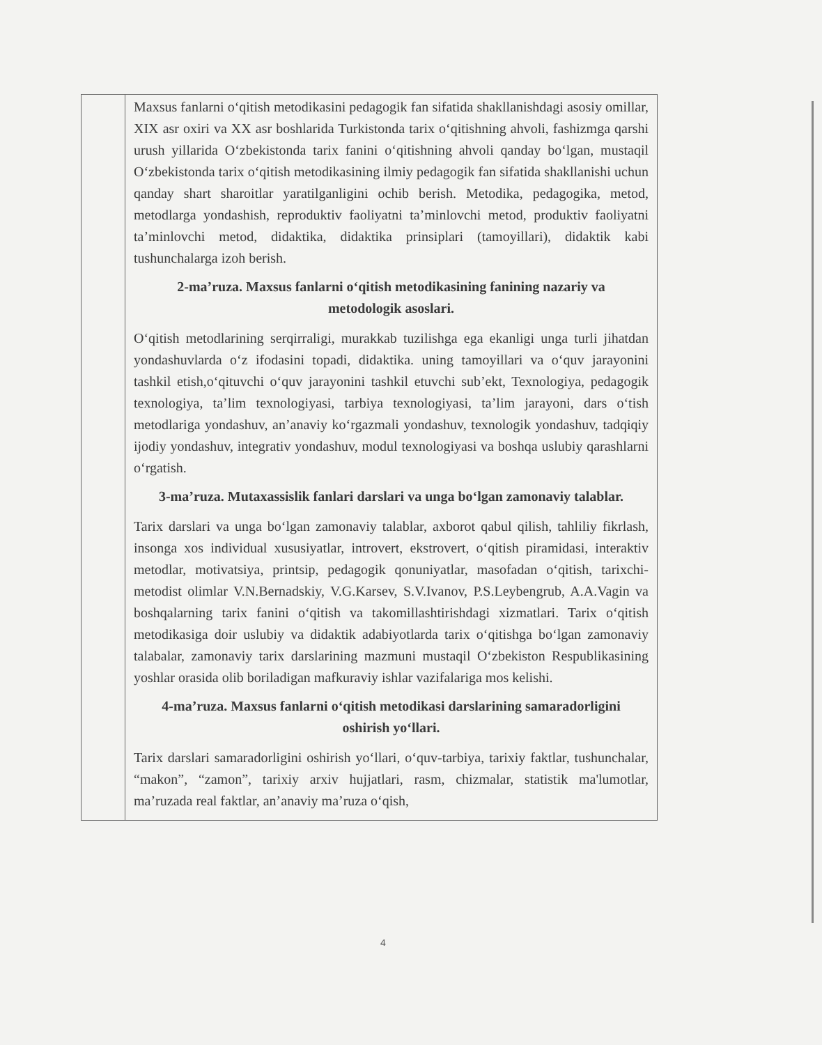| | Maxsus fanlarni o‘qitish metodikasini pedagogik fan sifatida shakllanishdagi asosiy omillar, XIX asr oxiri va XX asr boshlarida Turkistonda tarix o‘qitishning ahvoli, fashizmga qarshi urush yillarida O‘zbekistonda tarix fanini o‘qitishning ahvoli qanday bo‘lgan, mustaqil O‘zbekistonda tarix o‘qitish metodikasining ilmiy pedagogik fan sifatida shakllanishi uchun qanday shart sharoitlar yaratilganligini ochib berish. Metodika, pedagogika, metod, metodlarga yondashish, reproduktiv faoliyatni ta’minlovchi metod, produktiv faoliyatni ta’minlovchi metod, didaktika, didaktika prinsiplari (tamoyillari), didaktik kabi tushunchalarga izoh berish. 2-ma’ruza. Maxsus fanlarni o‘qitish metodikasining fanining nazariy va metodologik asoslari. O‘qitish metodlarining serqirraligi, murakkab tuzilishga ega ekanligi unga turli jihatdan yondashuvlarda o‘z ifodasini topadi, didaktika. uning tamoyillari va o‘quv jarayonini tashkil etish,o‘qituvchi o‘quv jarayonini tashkil etuvchi sub’ekt, Texnologiya, pedagogik texnologiya, ta’lim texnologiyasi, tarbiya texnologiyasi, ta’lim jarayoni, dars o‘tish metodlariga yondashuv, an’anaviy ko‘rgazmali yondashuv, texnologik yondashuv, tadqiqiy ijodiy yondashuv, integrativ yondashuv, modul texnologiyasi va boshqa uslubiy qarashlarni o‘rgatish. 3-ma’ruza. Mutaxassislik fanlari darslari va unga bo‘lgan zamonaviy talablar. Tarix darslari va unga bo‘lgan zamonaviy talablar, axborot qabul qilish, tahliliy fikrlash, insonga xos individual xususiyatlar, introvert, ekstrovert, o‘qitish piramidasi, interaktiv metodlar, motivatsiya, printsip, pedagogik qonuniyatlar, masofadan o‘qitish, tarixchi-metodist olimlar V.N.Bernadskiy, V.G.Karsev, S.V.Ivanov, P.S.Leybengrub, A.A.Vagin va boshqalarning tarix fanini o‘qitish va takomillashtirishdagi xizmatlari. Tarix o‘qitish metodikasiga doir uslubiy va didaktik adabiyotlarda tarix o‘qitishga bo‘lgan zamonaviy talabalar, zamonaviy tarix darslarining mazmuni mustaqil O‘zbekiston Respublikasining yoshlar orasida olib boriladigan mafkuraviy ishlar vazifalariga mos kelishi. 4-ma’ruza. Maxsus fanlarni o‘qitish metodikasi darslarining samaradorligini oshirish yo‘llari. Tarix darslari samaradorligini oshirish yo‘llari, o‘quv-tarbiya, tarixiy faktlar, tushunchalar, “makon”, “zamon”, tarixiy arxiv hujjatlari, rasm, chizmalar, statistik ma'lumotlar, ma’ruzada real faktlar, an’anaviy ma’ruza o‘qish, |
4